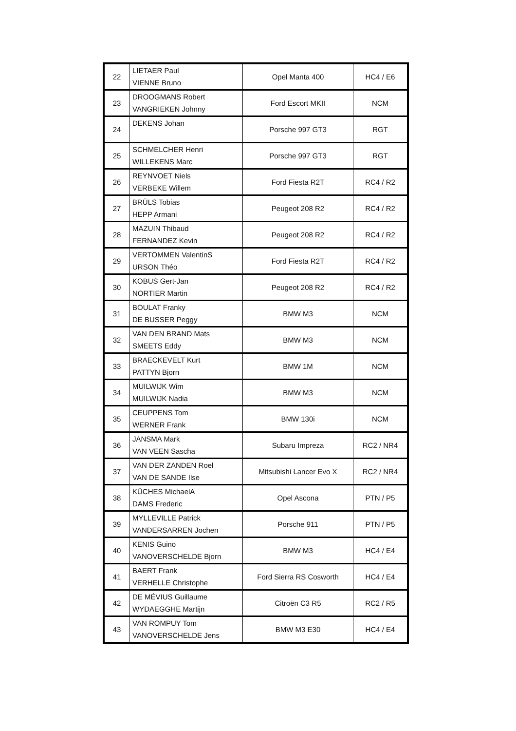| 22 | LIETAER Paul VIENNE Bruno | Opel Manta 400 | HC4 / E6 |
| 23 | DROOGMANS Robert VANGRIEKEN Johnny | Ford Escort MKII | NCM |
| 24 | DEKENS Johan | Porsche 997 GT3 | RGT |
| 25 | SCHMELCHER Henri WILLEKENS Marc | Porsche 997 GT3 | RGT |
| 26 | REYNVOET Niels VERBEKE Willem | Ford Fiesta R2T | RC4 / R2 |
| 27 | BRÜLS Tobias HEPP Armani | Peugeot 208 R2 | RC4 / R2 |
| 28 | MAZUIN Thibaud FERNANDEZ Kevin | Peugeot 208 R2 | RC4 / R2 |
| 29 | VERTOMMEN ValentinS URSON Théo | Ford Fiesta R2T | RC4 / R2 |
| 30 | KOBUS Gert-Jan NORTIER Martin | Peugeot 208 R2 | RC4 / R2 |
| 31 | BOULAT Franky DE BUSSER Peggy | BMW M3 | NCM |
| 32 | VAN DEN BRAND Mats SMEETS Eddy | BMW M3 | NCM |
| 33 | BRAECKEVELT Kurt PATTYN Bjorn | BMW 1M | NCM |
| 34 | MUILWIJK Wim MUILWIJK Nadia | BMW M3 | NCM |
| 35 | CEUPPENS Tom WERNER Frank | BMW 130i | NCM |
| 36 | JANSMA Mark VAN VEEN Sascha | Subaru Impreza | RC2 / NR4 |
| 37 | VAN DER ZANDEN Roel VAN DE SANDE Ilse | Mitsubishi Lancer Evo X | RC2 / NR4 |
| 38 | KÜCHES MichaelA DAMS Frederic | Opel Ascona | PTN / P5 |
| 39 | MYLLEVILLE Patrick VANDERSARREN Jochen | Porsche 911 | PTN / P5 |
| 40 | KENIS Guino VANOVERSCHELDE Bjorn | BMW M3 | HC4 / E4 |
| 41 | BAERT Frank VERHELLE Christophe | Ford Sierra RS Cosworth | HC4 / E4 |
| 42 | DE MÉVIUS Guillaume WYDAEGGHE Martijn | Citroën C3 R5 | RC2 / R5 |
| 43 | VAN ROMPUY Tom VANOVERSCHELDE Jens | BMW M3 E30 | HC4 / E4 |